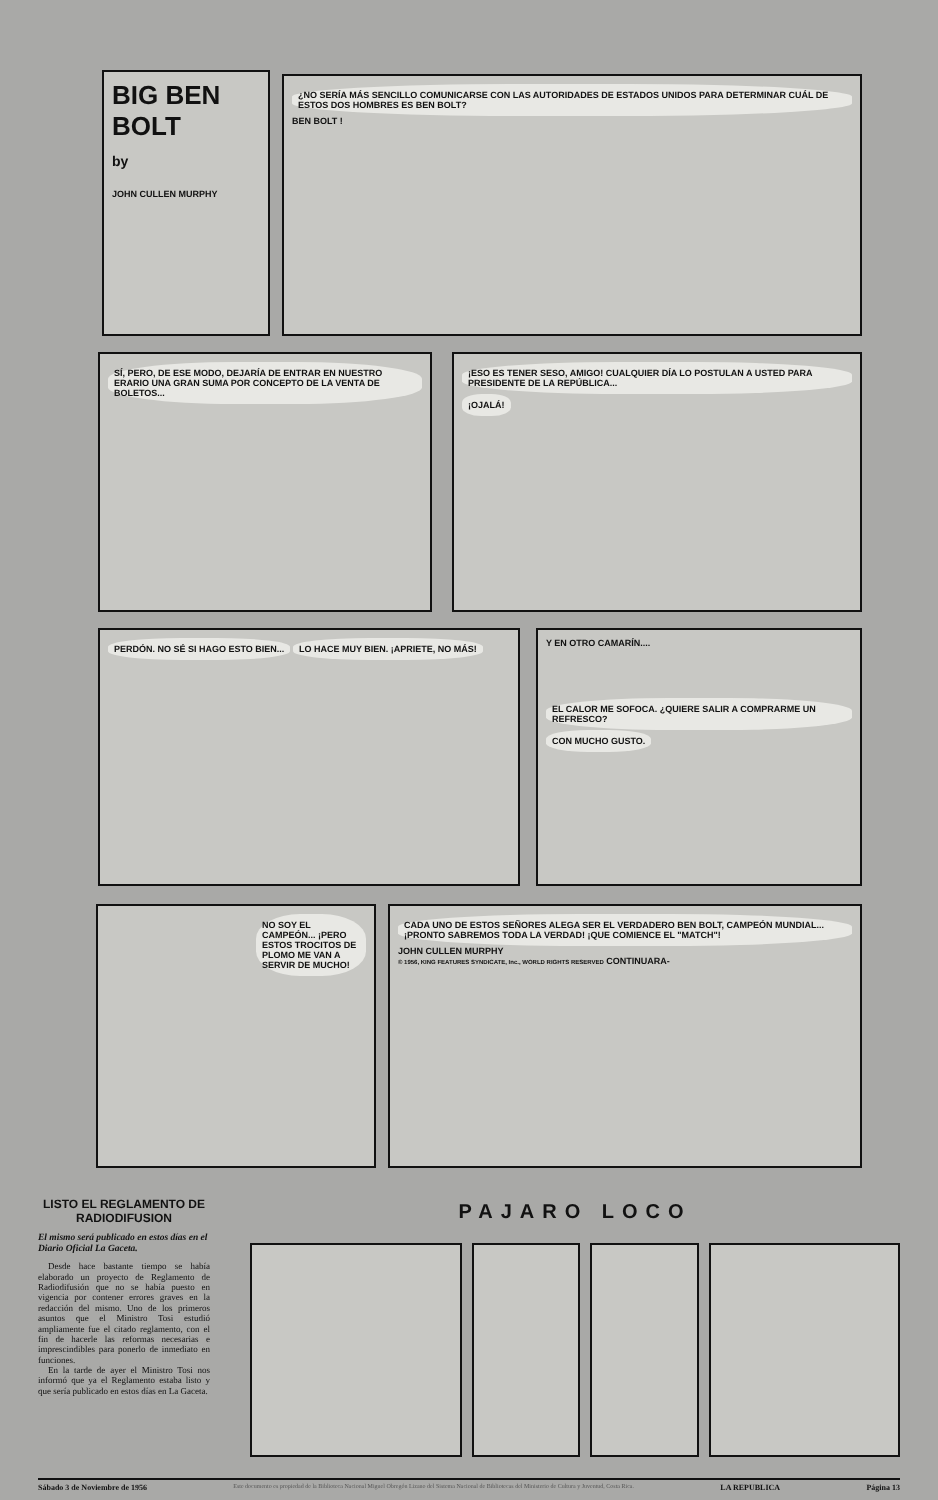BIG BEN BOLT
by
JOHN CULLEN MURPHY
¿NO SERÍA MÁS SENCILLO COMUNICARSE CON LAS AUTORIDADES DE ESTADOS UNIDOS PARA DETERMINAR CUÁL DE ESTOS DOS HOMBRES ES BEN BOLT?
BEN BOLT !
SÍ, PERO, DE ESE MODO, DEJARÍA DE ENTRAR EN NUESTRO ERARIO UNA GRAN SUMA POR CONCEPTO DE LA VENTA DE BOLETOS...
¡ESO ES TENER SESO, AMIGO! CUALQUIER DÍA LO POSTULAN A USTED PARA PRESIDENTE DE LA REPÚBLICA... ¡OJALÁ!
PERDÓN. NO SÉ SI HAGO ESTO BIEN... LO HACE MUY BIEN. ¡APRIETE, NO MÁS!
Y EN OTRO CAMARÍN....
EL CALOR ME SOFOCA. ¿QUIERE SALIR A COMPRARME UN REFRESCO? CON MUCHO GUSTO.
NO SOY EL CAMPEÓN... ¡PERO ESTOS TROCITOS DE PLOMO ME VAN A SERVIR DE MUCHO!
CADA UNO DE ESTOS SEÑORES ALEGA SER EL VERDADERO BEN BOLT, CAMPEÓN MUNDIAL... ¡PRONTO SABREMOS TODA LA VERDAD! ¡QUE COMIENCE EL "MATCH"!
JOHN CULLEN MURPHY
© 1956, KING FEATURES SYNDICATE, Inc., WORLD RIGHTS RESERVED CONTINUARA-
LISTO EL REGLAMENTO DE RADIODIFUSION
El mismo será publicado en estos días en el Diario Oficial La Gaceta.
Desde hace bastante tiempo se había elaborado un proyecto de Reglamento de Radiodifusión que no se había puesto en vigencia por contener errores graves en la redacción del mismo. Uno de los primeros asuntos que el Ministro Tosi estudió ampliamente fue el citado reglamento, con el fin de hacerle las reformas necesarias e imprescindibles para ponerlo de inmediato en funciones.
En la tarde de ayer el Ministro Tosi nos informó que ya el Reglamento estaba listo y que sería publicado en estos días en La Gaceta.
PAJARO LOCO
Sábado 3 de Noviembre de 1956 Este documento es propiedad de la Biblioteca Nacional Miguel Obregón Lizano del Sistema Nacional de Bibliotecas del Ministerio de Cultura y Juventud, Costa Rica. LA REPUBLICA Página 13